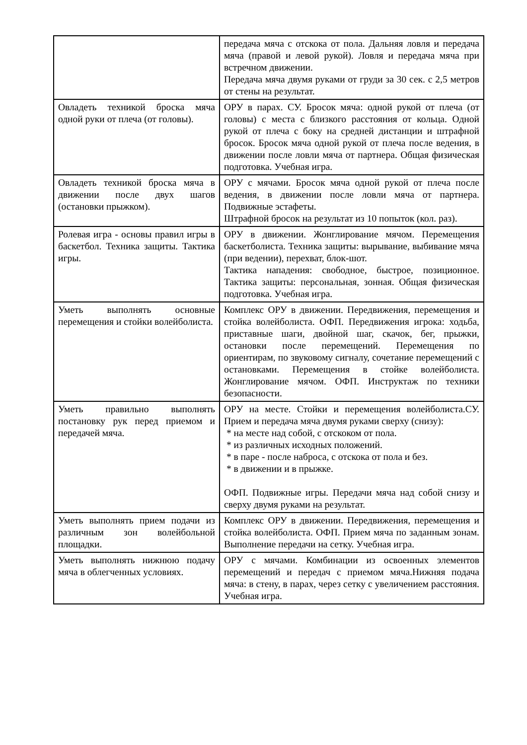| | передача мяча с отскока от пола. Дальняя ловля и передача мяча (правой и левой рукой). Ловля и передача мяча при встречном движении. Передача мяча двумя руками от груди за 30 сек. с 2,5 метров от стены на результат. |
| Овладеть техникой броска мяча одной руки от плеча (от головы). | ОРУ в парах. СУ. Бросок мяча: одной рукой от плеча (от головы) с места с близкого расстояния от кольца. Одной рукой от плеча с боку на средней дистанции и штрафной бросок. Бросок мяча одной рукой от плеча после ведения, в движении после ловли мяча от партнера. Общая физическая подготовка. Учебная игра. |
| Овладеть техникой броска мяча в движении после двух шагов (остановки прыжком). | ОРУ с мячами. Бросок мяча одной рукой от плеча после ведения, в движении после ловли мяча от партнера. Подвижные эстафеты. Штрафной бросок на результат из 10 попыток (кол. раз). |
| Ролевая игра - основы правил игры в баскетбол. Техника защиты. Тактика игры. | ОРУ в движении. Жонглирование мячом. Перемещения баскетболиста. Техника защиты: вырывание, выбивание мяча (при ведении), перехват, блок-шот. Тактика нападения: свободное, быстрое, позиционное. Тактика защиты: персональная, зонная. Общая физическая подготовка. Учебная игра. |
| Уметь выполнять основные перемещения и стойки волейболиста. | Комплекс ОРУ в движении. Передвижения, перемещения и стойка волейболиста. ОФП. Передвижения игрока: ходьба, приставные шаги, двойной шаг, скачок, бег, прыжки, остановки после перемещений. Перемещения по ориентирам, по звуковому сигналу, сочетание перемещений с остановками. Перемещения в стойке волейболиста. Жонглирование мячом. ОФП. Инструктаж по техники безопасности. |
| Уметь правильно выполнять постановку рук перед приемом и передачей мяча. | ОРУ на месте. Стойки и перемещения волейболиста.СУ. Прием и передача мяча двумя руками сверху (снизу): * на месте над собой, с отскоком от пола. * из различных исходных положений. * в паре - после наброса, с отскока от пола и без. * в движении и в прыжке. ОФП. Подвижные игры. Передачи мяча над собой снизу и сверху двумя руками на результат. |
| Уметь выполнять прием подачи из различным зон волейбольной площадки. | Комплекс ОРУ в движении. Передвижения, перемещения и стойка волейболиста. ОФП. Прием мяча по заданным зонам. Выполнение передачи на сетку. Учебная игра. |
| Уметь выполнять нижнюю подачу мяча в облегченных условиях. | ОРУ с мячами. Комбинации из освоенных элементов перемещений и передач с приемом мяча.Нижняя подача мяча: в стену, в парах, через сетку с увеличением расстояния. Учебная игра. |